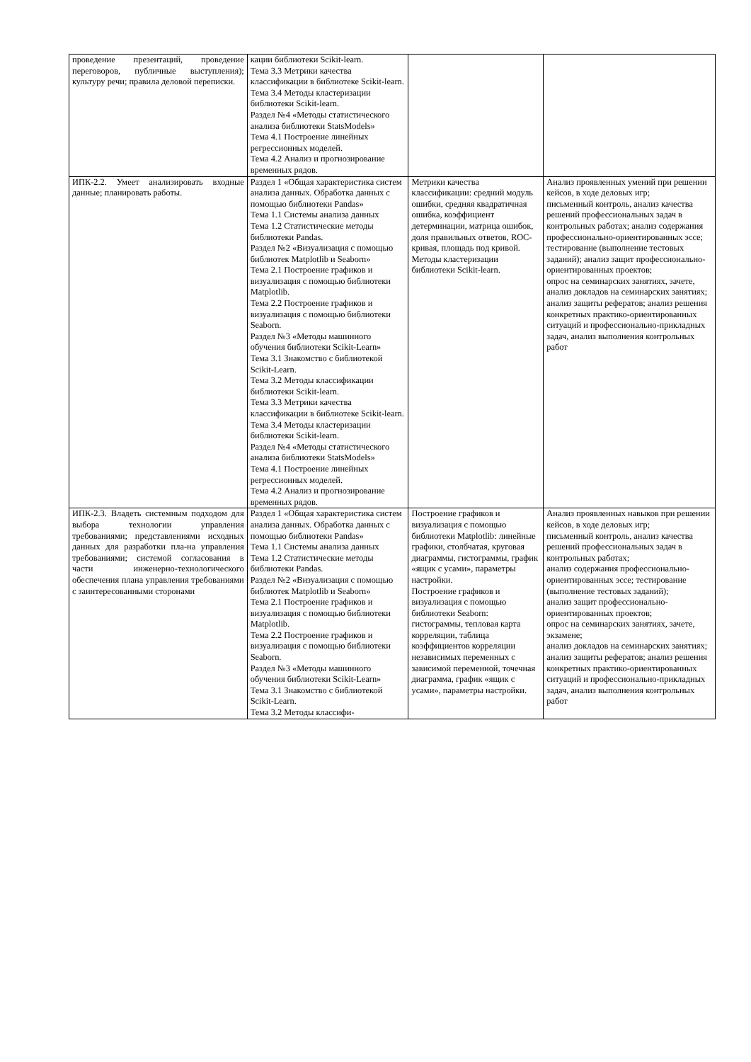| проведение презентаций, проведение переговоров, публичные выступления); культуру речи; правила деловой переписки. | кации библиотеки Scikit-learn. Тема 3.3 Метрики качества классификации в библиотеке Scikit-learn. Тема 3.4 Методы кластеризации библиотеки Scikit-learn. Раздел №4 «Методы статистического анализа библиотеки StatsModels» Тема 4.1 Построение линейных регрессионных моделей. Тема 4.2 Анализ и прогнозирование временных рядов. | | |
| ИПК-2.2. Умеет анализировать входные данные; планировать работы. | Раздел 1 «Общая характеристика систем анализа данных. Обработка данных с помощью библиотеки Pandas» Тема 1.1 Системы анализа данных Тема 1.2 Статистические методы библиотеки Pandas. Раздел №2 «Визуализация с помощью библиотек Matplotlib и Seaborn» Тема 2.1 Построение графиков и визуализация с помощью библиотеки Matplotlib. Тема 2.2 Построение графиков и визуализация с помощью библиотеки Seaborn. Раздел №3 «Методы машинного обучения библиотеки Scikit-Learn» Тема 3.1 Знакомство с библиотекой Scikit-Learn. Тема 3.2 Методы классификации библиотеки Scikit-learn. Тема 3.3 Метрики качества классификации в библиотеке Scikit-learn. Тема 3.4 Методы кластеризации библиотеки Scikit-learn. Раздел №4 «Методы статистического анализа библиотеки StatsModels» Тема 4.1 Построение линейных регрессионных моделей. Тема 4.2 Анализ и прогнозирование временных рядов. | Метрики качества классификации: средний модуль ошибки, средняя квадратичная ошибка, коэффициент детерминации, матрица ошибок, доля правильных ответов, ROC-кривая, площадь под кривой. Методы кластеризации библиотеки Scikit-learn. | Анализ проявленных умений при решении кейсов, в ходе деловых игр; письменный контроль, анализ качества решений профессиональных задач в контрольных работах; анализ содержания профессионально-ориентированных эссе; тестирование (выполнение тестовых заданий); анализ защит профессионально-ориентированных проектов; опрос на семинарских занятиях, зачете, анализ докладов на семинарских занятиях; анализ защиты рефератов; анализ решения конкретных практико-ориентированных ситуаций и профессионально-прикладных задач, анализ выполнения контрольных работ |
| ИПК-2.3. Владеть системным подходом для выбора технологии управления требованиями; представлениями исходных данных для разработки пла-на управления требованиями; системой согласования в части инженерно-технологического обеспечения плана управления требованиями с заинтересованными сторонами | Раздел 1 «Общая характеристика систем анализа данных. Обработка данных с помощью библиотеки Pandas» Тема 1.1 Системы анализа данных Тема 1.2 Статистические методы библиотеки Pandas. Раздел №2 «Визуализация с помощью библиотек Matplotlib и Seaborn» Тема 2.1 Построение графиков и визуализация с помощью библиотеки Matplotlib. Тема 2.2 Построение графиков и визуализация с помощью библиотеки Seaborn. Раздел №3 «Методы машинного обучения библиотеки Scikit-Learn» Тема 3.1 Знакомство с библиотекой Scikit-Learn. Тема 3.2 Методы классифи- | Построение графиков и визуализация с помощью библиотеки Matplotlib: линейные графики, столбчатая, круговая диаграммы, гистограммы, график «ящик с усами», параметры настройки. Построение графиков и визуализация с помощью библиотеки Seaborn: гистограммы, тепловая карта корреляции, таблица коэффициентов корреляции независимых переменных с зависимой переменной, точечная диаграмма, график «ящик с усами», параметры настройки. | Анализ проявленных навыков при решении кейсов, в ходе деловых игр; письменный контроль, анализ качества решений профессиональных задач в контрольных работах; анализ содержания профессионально-ориентированных эссе; тестирование (выполнение тестовых заданий); анализ защит профессионально-ориентированных проектов; опрос на семинарских занятиях, зачете, экзамене; анализ докладов на семинарских занятиях; анализ защиты рефератов; анализ решения конкретных практико-ориентированных ситуаций и профессионально-прикладных задач, анализ выполнения контрольных работ |